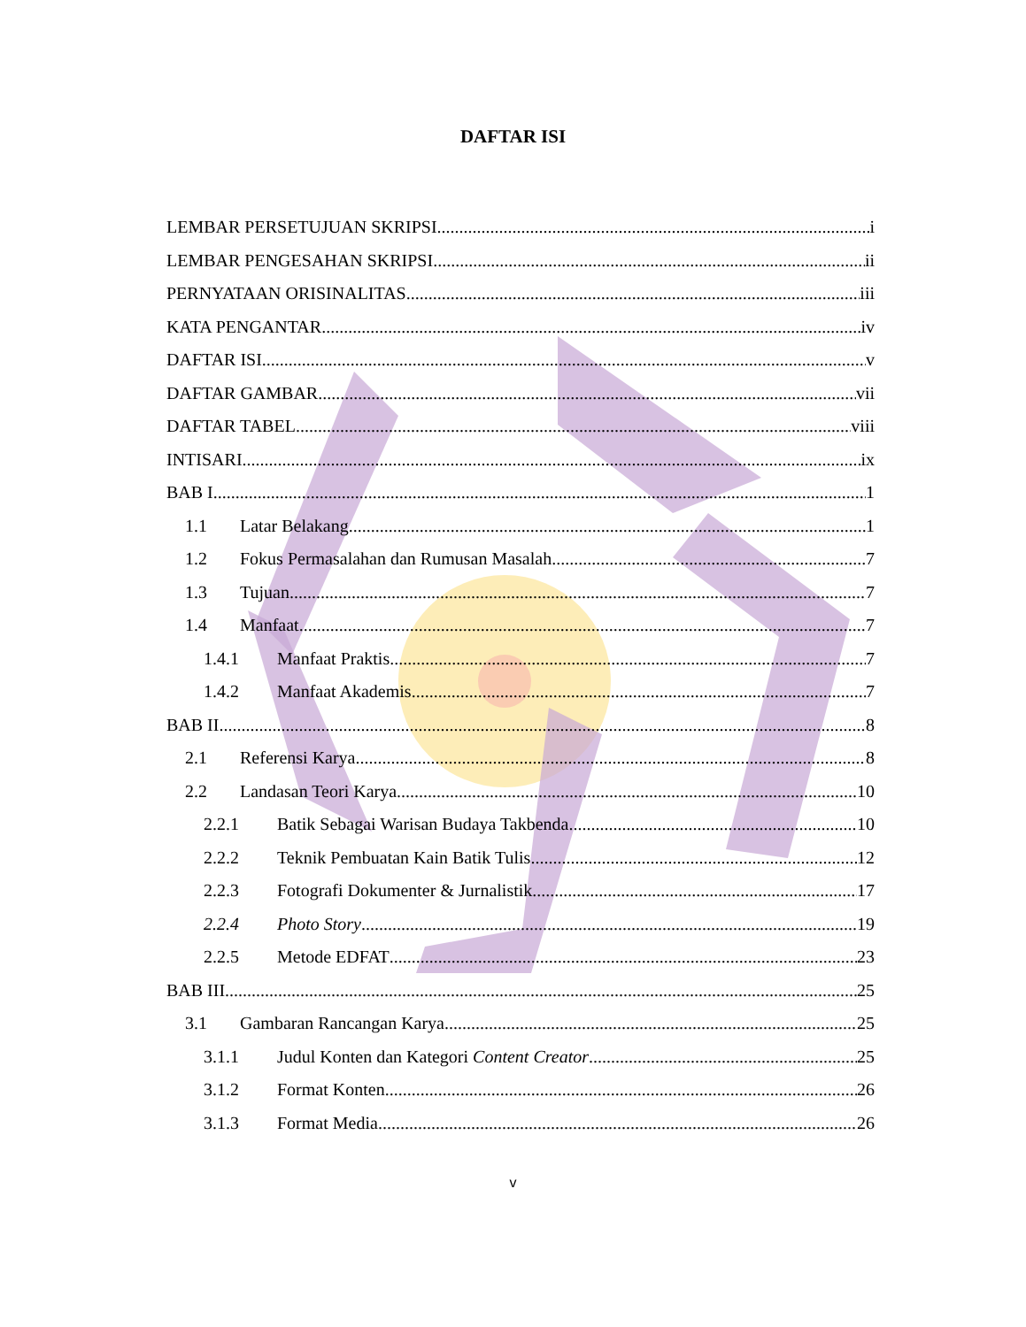DAFTAR ISI
LEMBAR PERSETUJUAN SKRIPSI i
LEMBAR PENGESAHAN SKRIPSI ii
PERNYATAAN ORISINALITAS iii
KATA PENGANTAR iv
DAFTAR ISI v
DAFTAR GAMBAR vii
DAFTAR TABEL viii
INTISARI ix
BAB I 1
1.1 Latar Belakang 1
1.2 Fokus Permasalahan dan Rumusan Masalah 7
1.3 Tujuan 7
1.4 Manfaat 7
1.4.1 Manfaat Praktis 7
1.4.2 Manfaat Akademis 7
BAB II 8
2.1 Referensi Karya 8
2.2 Landasan Teori Karya 10
2.2.1 Batik Sebagai Warisan Budaya Takbenda 10
2.2.2 Teknik Pembuatan Kain Batik Tulis 12
2.2.3 Fotografi Dokumenter & Jurnalistik 17
2.2.4 Photo Story 19
2.2.5 Metode EDFAT 23
BAB III 25
3.1 Gambaran Rancangan Karya 25
3.1.1 Judul Konten dan Kategori Content Creator 25
3.1.2 Format Konten 26
3.1.3 Format Media 26
v